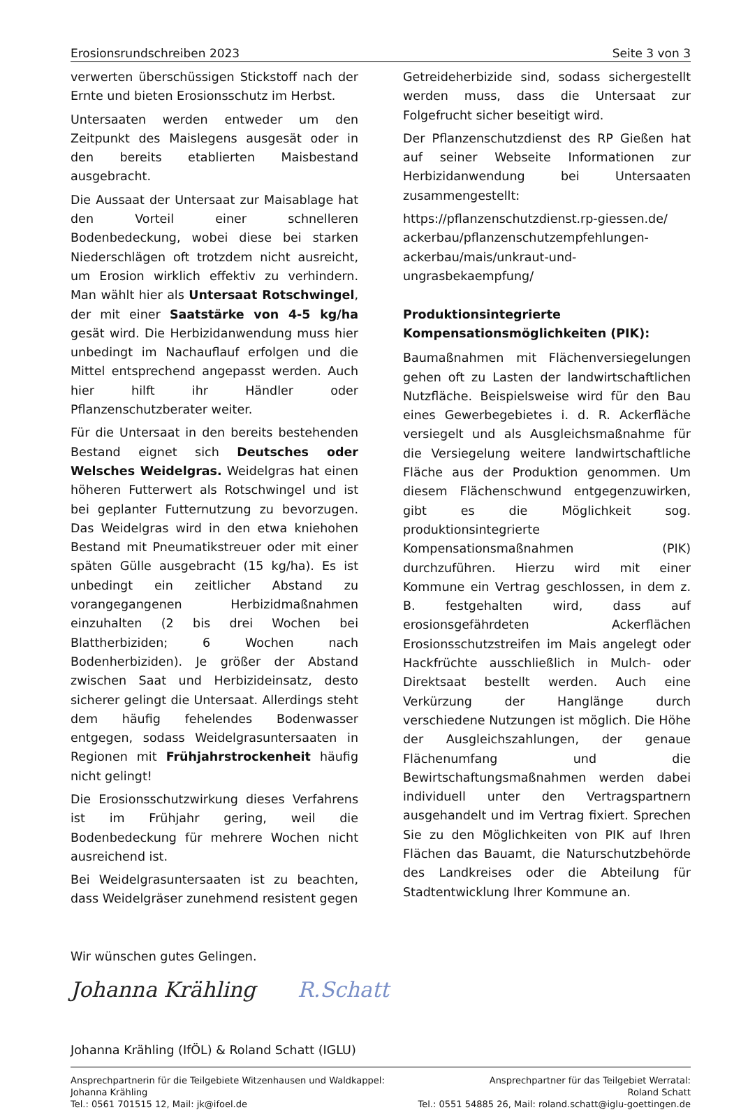Erosionsrundschreiben 2023 Seite 3 von 3
verwerten überschüssigen Stickstoff nach der Ernte und bieten Erosionsschutz im Herbst.
Untersaaten werden entweder um den Zeitpunkt des Maislegens ausgesät oder in den bereits etablierten Maisbestand ausgebracht.
Die Aussaat der Untersaat zur Maisablage hat den Vorteil einer schnelleren Bodenbedeckung, wobei diese bei starken Niederschlägen oft trotzdem nicht ausreicht, um Erosion wirklich effektiv zu verhindern. Man wählt hier als Untersaat Rotschwingel, der mit einer Saatstärke von 4-5 kg/ha gesät wird. Die Herbizidanwendung muss hier unbedingt im Nachauflauf erfolgen und die Mittel entsprechend angepasst werden. Auch hier hilft ihr Händler oder Pflanzenschutzberater weiter.
Für die Untersaat in den bereits bestehenden Bestand eignet sich Deutsches oder Welsches Weidelgras. Weidelgras hat einen höheren Futterwert als Rotschwingel und ist bei geplanter Futternutzung zu bevorzugen. Das Weidelgras wird in den etwa kniehohen Bestand mit Pneumatikstreuer oder mit einer späten Gülle ausgebracht (15 kg/ha). Es ist unbedingt ein zeitlicher Abstand zu vorangegangenen Herbizidmaßnahmen einzuhalten (2 bis drei Wochen bei Blattherbiziden; 6 Wochen nach Bodenherbiziden). Je größer der Abstand zwischen Saat und Herbizideinsatz, desto sicherer gelingt die Untersaat. Allerdings steht dem häufig fehelendes Bodenwasser entgegen, sodass Weidelgrasuntersaaten in Regionen mit Frühjahrstrockenheit häufig nicht gelingt!
Die Erosionsschutzwirkung dieses Verfahrens ist im Frühjahr gering, weil die Bodenbedeckung für mehrere Wochen nicht ausreichend ist.
Bei Weidelgrasuntersaaten ist zu beachten, dass Weidelgräser zunehmend resistent gegen
Getreideherbizide sind, sodass sichergestellt werden muss, dass die Untersaat zur Folgefrucht sicher beseitigt wird.
Der Pflanzenschutzdienst des RP Gießen hat auf seiner Webseite Informationen zur Herbizidanwendung bei Untersaaten zusammengestellt:
https://pflanzenschutzdienst.rp-giessen.de/ ackerbau/pflanzenschutzempfehlungen-ackerbau/mais/unkraut-und-ungrasbekaempfung/
Produktionsintegrierte Kompensationsmöglichkeiten (PIK):
Baumaßnahmen mit Flächenversiegelungen gehen oft zu Lasten der landwirtschaftlichen Nutzfläche. Beispielsweise wird für den Bau eines Gewerbegebietes i. d. R. Ackerfläche versiegelt und als Ausgleichsmaßnahme für die Versiegelung weitere landwirtschaftliche Fläche aus der Produktion genommen. Um diesem Flächenschwund entgegenzuwirken, gibt es die Möglichkeit sog. produktionsintegrierte Kompensationsmaßnahmen (PIK) durchzuführen. Hierzu wird mit einer Kommune ein Vertrag geschlossen, in dem z. B. festgehalten wird, dass auf erosionsgefährdeten Ackerflächen Erosionsschutzstreifen im Mais angelegt oder Hackfrüchte ausschließlich in Mulch- oder Direktsaat bestellt werden. Auch eine Verkürzung der Hanglänge durch verschiedene Nutzungen ist möglich. Die Höhe der Ausgleichszahlungen, der genaue Flächenumfang und die Bewirtschaftungsmaßnahmen werden dabei individuell unter den Vertragspartnern ausgehandelt und im Vertrag fixiert. Sprechen Sie zu den Möglichkeiten von PIK auf Ihren Flächen das Bauamt, die Naturschutzbehörde des Landkreises oder die Abteilung für Stadtentwicklung Ihrer Kommune an.
Wir wünschen gutes Gelingen.
Johanna Krähling R.Schatt
Johanna Krähling (IfÖL) & Roland Schatt (IGLU)
Ansprechpartnerin für die Teilgebiete Witzenhausen und Waldkappel:
Johanna Krähling
Tel.: 0561 701515 12, Mail: jk@ifoel.de
Ansprechpartner für das Teilgebiet Werratal:
Roland Schatt
Tel.: 0551 54885 26, Mail: roland.schatt@iglu-goettingen.de